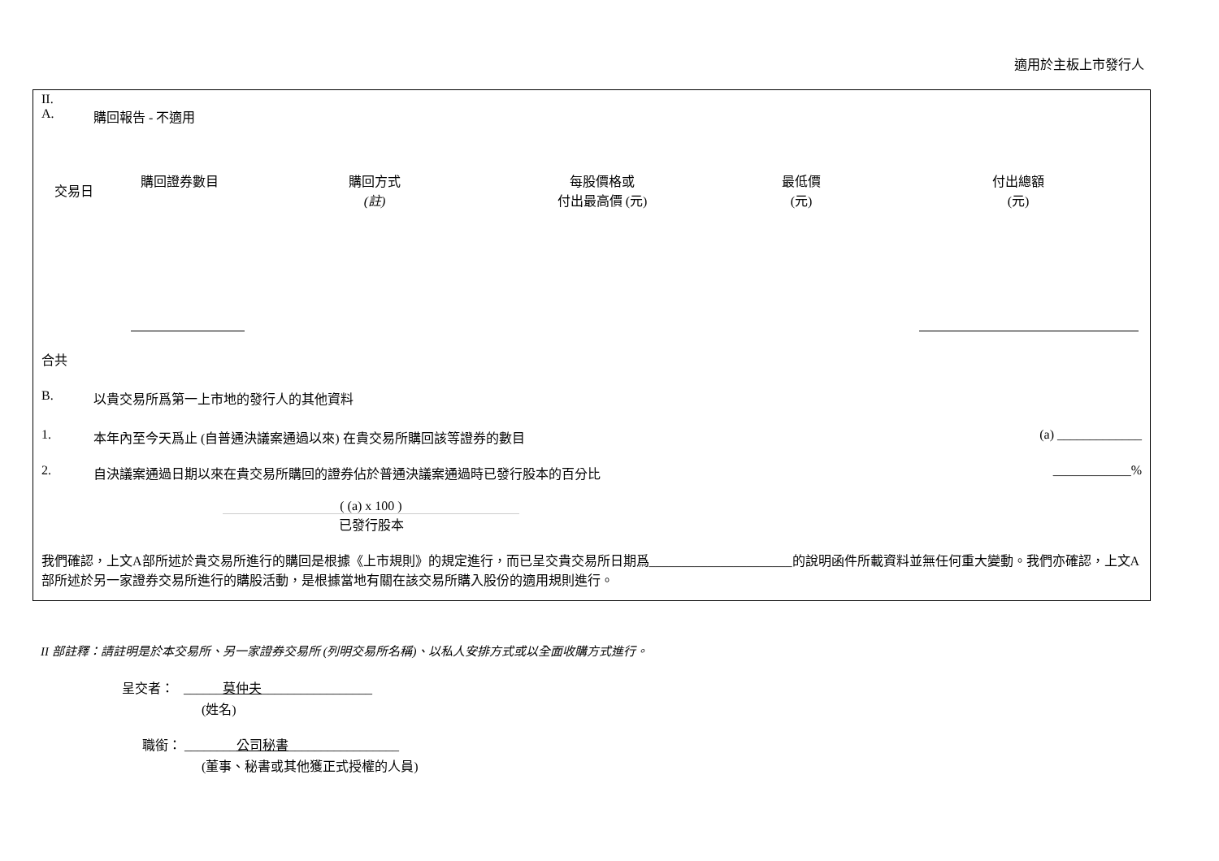適用於主板上市發行人
II.
A. 購回報告 - 不適用
| 交易日 | 購回證券數目 | 購回方式 (註) | 每股價格或 付出最高價 (元) | 最低價 (元) | 付出總額 (元) |
| --- | --- | --- | --- | --- | --- |
合共
B. 以貴交易所爲第一上市地的發行人的其他資料
1. 本年內至今天爲止 (自普通決議案通過以來) 在貴交易所購回該等證券的數目 (a) _____________
2. 自決議案通過日期以來在貴交易所購回的證券佔於普通決議案通過時已發行股本的百分比 ____________%
( (a) x 100 )
已發行股本
我們確認，上文A部所述於貴交易所進行的購回是根據《上市規則》的規定進行，而已呈交貴交易所日期爲______________________的說明函件所載資料並無任何重大變動。我們亦確認，上文A部所述於另一家證券交易所進行的購股活動，是根據當地有關在該交易所購入股份的適用規則進行。
II 部註釋：請註明是於本交易所、另一家證券交易所 (列明交易所名稱)、以私人安排方式或以全面收購方式進行。
呈交者： ______莫仲夫_________________
(姓名)
職銜： ________公司秘書_________________
(董事、秘書或其他獲正式授權的人員)